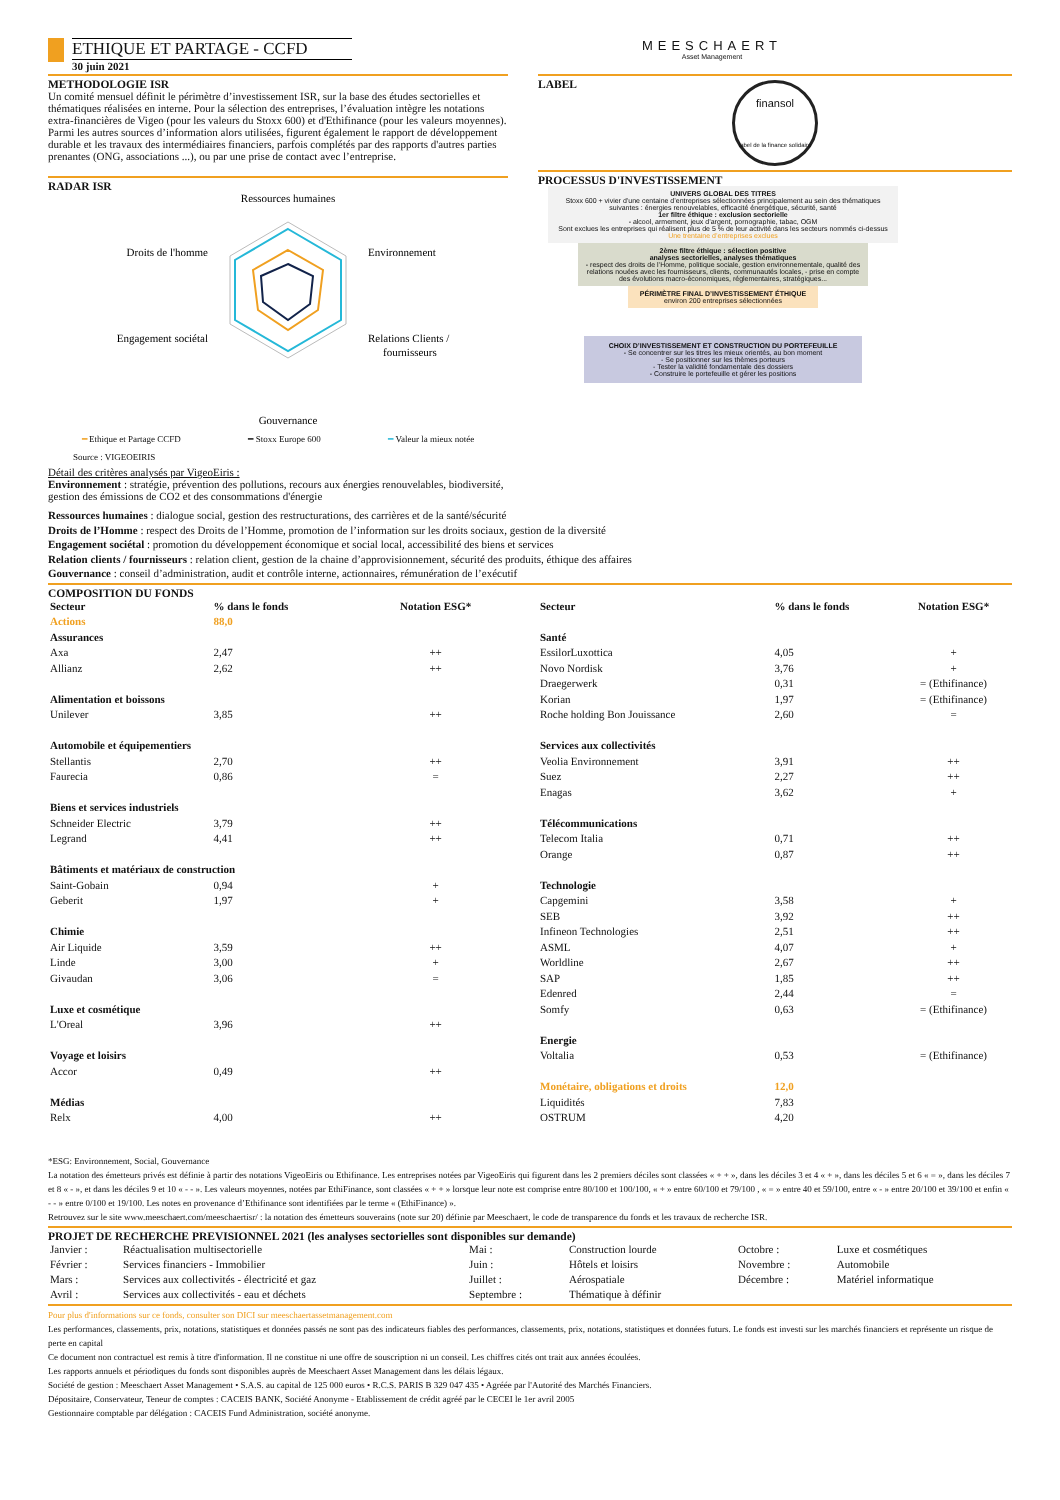ETHIQUE ET PARTAGE - CCFD
30 juin 2021
MEESCHAERT
Asset Management
METHODOLOGIE ISR
Un comité mensuel définit le périmètre d’investissement ISR, sur la base des études sectorielles et thématiques réalisées en interne. Pour la sélection des entreprises, l’évaluation intègre les notations extra-financières de Vigeo (pour les valeurs du Stoxx 600) et d'Ethifinance (pour les valeurs moyennes). Parmi les autres sources d’information alors utilisées, figurent également le rapport de développement durable et les travaux des intermédiaires financiers, parfois complétés par des rapports d'autres parties prenantes (ONG, associations ...), ou par une prise de contact avec l’entreprise.
RADAR ISR
Ressources humaines
Droits de l'homme
Environnement
Engagement sociétal
Relations Clients /
fournisseurs
Gouvernance
━ Ethique et Partage CCFD ━ Stoxx Europe 600 ━ Valeur la mieux notée
Source : VIGEOEIRIS
Détail des critères analysés par VigeoEiris :
Environnement : stratégie, prévention des pollutions, recours aux énergies renouvelables, biodiversité, gestion des émissions de CO2 et des consommations d'énergie
LABEL
finansol
label de la finance solidaire
PROCESSUS D'INVESTISSEMENT
UNIVERS GLOBAL DES TITRES
Stoxx 600 + vivier d’une centaine d’entreprises sélectionnées principalement au sein des thématiques suivantes : énergies renouvelables, efficacité énergétique, sécurité, santé
1er filtre éthique : exclusion sectorielle
- alcool, armement, jeux d’argent, pornographie, tabac, OGM
Sont exclues les entreprises qui réalisent plus de 5 % de leur activité dans les secteurs nommés ci-dessus
Une trentaine d’entreprises exclues
2ème filtre éthique : sélection positive
analyses sectorielles, analyses thématiques
- respect des droits de l’Homme, politique sociale, gestion environnementale, qualité des relations nouées avec les fournisseurs, clients, communautés locales, - prise en compte des évolutions macro-économiques, réglementaires, stratégiques...
PÉRIMÈTRE FINAL D’INVESTISSEMENT ÉTHIQUE
environ 200 entreprises sélectionnées
CHOIX D’INVESTISSEMENT ET CONSTRUCTION DU PORTEFEUILLE
- Se concentrer sur les titres les mieux orientés, au bon moment
- Se positionner sur les thèmes porteurs
- Tester la validité fondamentale des dossiers
- Construire le portefeuille et gérer les positions
Ressources humaines : dialogue social, gestion des restructurations, des carrières et de la santé/sécurité
Droits de l’Homme : respect des Droits de l’Homme, promotion de l’information sur les droits sociaux, gestion de la diversité
Engagement sociétal : promotion du développement économique et social local, accessibilité des biens et services
Relation clients / fournisseurs : relation client, gestion de la chaine d’approvisionnement, sécurité des produits, éthique des affaires
Gouvernance : conseil d’administration, audit et contrôle interne, actionnaires, rémunération de l’exécutif
COMPOSITION DU FONDS
| Secteur | % dans le fonds | Notation ESG* |
| --- | --- | --- |
| Actions | 88,0 | |
| Assurances | | |
| Axa | 2,47 | ++ |
| Allianz | 2,62 | ++ |
| Alimentation et boissons | | |
| Unilever | 3,85 | ++ |
| Automobile et équipementiers | | |
| Stellantis | 2,70 | ++ |
| Faurecia | 0,86 | = |
| Biens et services industriels | | |
| Schneider Electric | 3,79 | ++ |
| Legrand | 4,41 | ++ |
| Bâtiments et matériaux de construction | | |
| Saint-Gobain | 0,94 | + |
| Geberit | 1,97 | + |
| Chimie | | |
| Air Liquide | 3,59 | ++ |
| Linde | 3,00 | + |
| Givaudan | 3,06 | = |
| Luxe et cosmétique | | |
| L'Oreal | 3,96 | ++ |
| Voyage et loisirs | | |
| Accor | 0,49 | ++ |
| Médias | | |
| Relx | 4,00 | ++ |
| Secteur | % dans le fonds | Notation ESG* |
| --- | --- | --- |
| Santé | | |
| EssilorLuxottica | 4,05 | + |
| Novo Nordisk | 3,76 | + |
| Draegerwerk | 0,31 | = (Ethifinance) |
| Korian | 1,97 | = (Ethifinance) |
| Roche holding Bon Jouissance | 2,60 | = |
| Services aux collectivités | | |
| Veolia Environnement | 3,91 | ++ |
| Suez | 2,27 | ++ |
| Enagas | 3,62 | + |
| Télécommunications | | |
| Telecom Italia | 0,71 | ++ |
| Orange | 0,87 | ++ |
| Technologie | | |
| Capgemini | 3,58 | + |
| SEB | 3,92 | ++ |
| Infineon Technologies | 2,51 | ++ |
| ASML | 4,07 | + |
| Worldline | 2,67 | ++ |
| SAP | 1,85 | ++ |
| Edenred | 2,44 | = |
| Somfy | 0,63 | = (Ethifinance) |
| Energie | | |
| Voltalia | 0,53 | = (Ethifinance) |
| Monétaire, obligations et droits | 12,0 | |
| Liquidités | 7,83 | |
| OSTRUM | 4,20 | |
*ESG: Environnement, Social, Gouvernance
La notation des émetteurs privés est définie à partir des notations VigeoEiris ou Ethifinance. Les entreprises notées par VigeoEiris qui figurent dans les 2 premiers déciles sont classées « + + », dans les déciles 3 et 4 « + », dans les déciles 5 et 6 « = », dans les déciles 7 et 8 « - », et dans les déciles 9 et 10 « - - ». Les valeurs moyennes, notées par EthiFinance, sont classées « + + » lorsque leur note est comprise entre 80/100 et 100/100, « + » entre 60/100 et 79/100 , « = » entre 40 et 59/100, entre « - » entre 20/100 et 39/100 et enfin « - - » entre 0/100 et 19/100. Les notes en provenance d’Ethifinance sont identifiées par le terme « (EthiFinance) ».
Retrouvez sur le site www.meeschaert.com/meeschaertisr/ : la notation des émetteurs souverains (note sur 20) définie par Meeschaert, le code de transparence du fonds et les travaux de recherche ISR.
PROJET DE RECHERCHE PREVISIONNEL 2021 (les analyses sectorielles sont disponibles sur demande)
| Janvier : | Réactualisation multisectorielle | Mai : | Construction lourde | Octobre : | Luxe et cosmétiques |
| Février : | Services financiers - Immobilier | Juin : | Hôtels et loisirs | Novembre : | Automobile |
| Mars : | Services aux collectivités - électricité et gaz | Juillet : | Aérospatiale | Décembre : | Matériel informatique |
| Avril : | Services aux collectivités - eau et déchets | Septembre : | Thématique à définir | | |
Pour plus d'informations sur ce fonds, consulter son DICI sur meeschaertassetmanagement.com
Les performances, classements, prix, notations, statistiques et données passés ne sont pas des indicateurs fiables des performances, classements, prix, notations, statistiques et données futurs. Le fonds est investi sur les marchés financiers et représente un risque de perte en capital
Ce document non contractuel est remis à titre d'information. Il ne constitue ni une offre de souscription ni un conseil. Les chiffres cités ont trait aux années écoulées.
Les rapports annuels et périodiques du fonds sont disponibles auprès de Meeschaert Asset Management dans les délais légaux.
Société de gestion : Meeschaert Asset Management • S.A.S. au capital de 125 000 euros • R.C.S. PARIS B 329 047 435 • Agréée par l'Autorité des Marchés Financiers.
Dépositaire, Conservateur, Teneur de comptes : CACEIS BANK, Société Anonyme - Etablissement de crédit agréé par le CECEI le 1er avril 2005
Gestionnaire comptable par délégation : CACEIS Fund Administration, société anonyme.